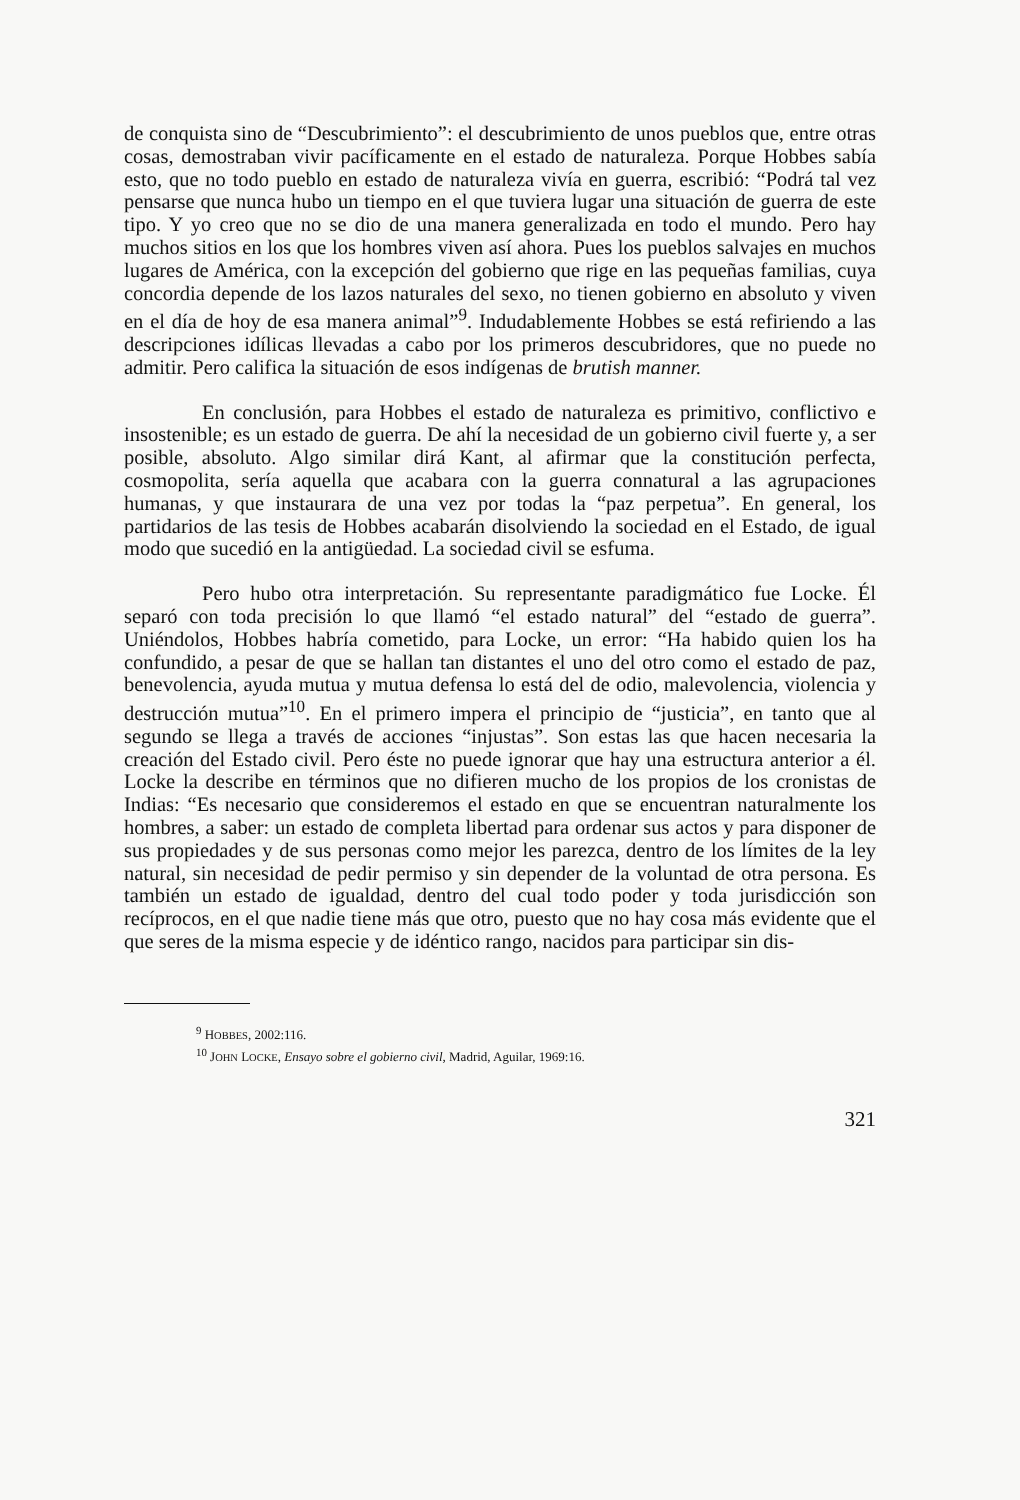de conquista sino de “Descubrimiento”: el descubrimiento de unos pueblos que, entre otras cosas, demostraban vivir pacíficamente en el estado de naturaleza. Porque Hobbes sabía esto, que no todo pueblo en estado de naturaleza vivía en guerra, escribió: “Podrá tal vez pensarse que nunca hubo un tiempo en el que tuviera lugar una situación de guerra de este tipo. Y yo creo que no se dio de una manera generalizada en todo el mundo. Pero hay muchos sitios en los que los hombres viven así ahora. Pues los pueblos salvajes en muchos lugares de América, con la excepción del gobierno que rige en las pequeñas familias, cuya concordia depende de los lazos naturales del sexo, no tienen gobierno en absoluto y viven en el día de hoy de esa manera animal”<sup>9</sup>. Indudablemente Hobbes se está refiriendo a las descripciones idílicas llevadas a cabo por los primeros descubridores, que no puede no admitir. Pero califica la situación de esos indígenas de brutish manner.
En conclusión, para Hobbes el estado de naturaleza es primitivo, conflictivo e insostenible; es un estado de guerra. De ahí la necesidad de un gobierno civil fuerte y, a ser posible, absoluto. Algo similar dirá Kant, al afirmar que la constitución perfecta, cosmopolita, sería aquella que acabara con la guerra connatural a las agrupaciones humanas, y que instaurara de una vez por todas la “paz perpetua”. En general, los partidarios de las tesis de Hobbes acabarán disolviendo la sociedad en el Estado, de igual modo que sucedió en la antigüedad. La sociedad civil se esfuma.
Pero hubo otra interpretación. Su representante paradigmático fue Locke. Él separó con toda precisión lo que llamó “el estado natural” del “estado de guerra”. Uniéndolos, Hobbes habría cometido, para Locke, un error: “Ha habido quien los ha confundido, a pesar de que se hallan tan distantes el uno del otro como el estado de paz, benevolencia, ayuda mutua y mutua defensa lo está del de odio, malevolencia, violencia y destrucción mutua”<sup>10</sup>. En el primero impera el principio de “justicia”, en tanto que al segundo se llega a través de acciones “injustas”. Son estas las que hacen necesaria la creación del Estado civil. Pero éste no puede ignorar que hay una estructura anterior a él. Locke la describe en términos que no difieren mucho de los propios de los cronistas de Indias: “Es necesario que consideremos el estado en que se encuentran naturalmente los hombres, a saber: un estado de completa libertad para ordenar sus actos y para disponer de sus propiedades y de sus personas como mejor les parezca, dentro de los límites de la ley natural, sin necesidad de pedir permiso y sin depender de la voluntad de otra persona. Es también un estado de igualdad, dentro del cual todo poder y toda jurisdicción son recíprocos, en el que nadie tiene más que otro, puesto que no hay cosa más evidente que el que seres de la misma especie y de idéntico rango, nacidos para participar sin dis-
<sup>9</sup> HOBBES, 2002:116.
<sup>10</sup> JOHN LOCKE, Ensayo sobre el gobierno civil, Madrid, Aguilar, 1969:16.
321